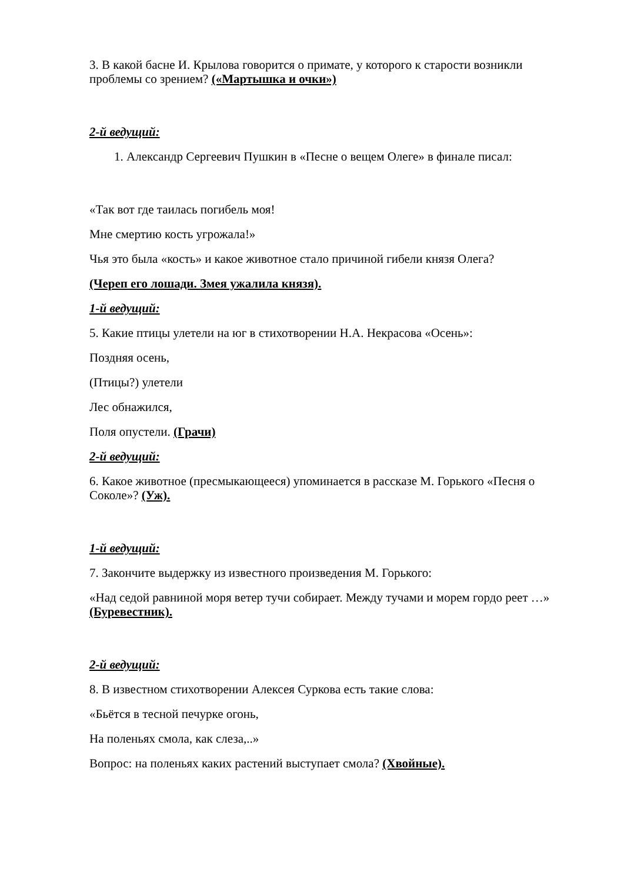3. В какой басне И. Крылова говорится о примате, у которого к старости возникли проблемы со зрением? («Мартышка и очки»)
2-й ведущий:
1. Александр Сергеевич Пушкин в «Песне о вещем Олеге» в финале писал:
«Так вот где таилась погибель моя!
Мне смертию кость угрожала!»
Чья это была «кость» и какое животное стало причиной гибели князя Олега?
(Череп его лошади. Змея ужалила князя).
1-й ведущий:
5. Какие птицы улетели на юг в стихотворении Н.А. Некрасова «Осень»:
Поздняя осень,
(Птицы?) улетели
Лес обнажился,
Поля опустели. (Грачи)
2-й ведущий:
6. Какое животное (пресмыкающееся) упоминается в рассказе М. Горького «Песня о Соколе»? (Уж).
1-й ведущий:
7. Закончите выдержку из известного произведения М. Горького:
«Над седой равниной моря ветер тучи собирает. Между тучами и морем гордо реет …» (Буревестник).
2-й ведущий:
8. В известном стихотворении Алексея Суркова есть такие слова:
«Бьётся в тесной печурке огонь,
На поленьях смола, как слеза,..»
Вопрос: на поленьях каких растений выступает смола? (Хвойные).